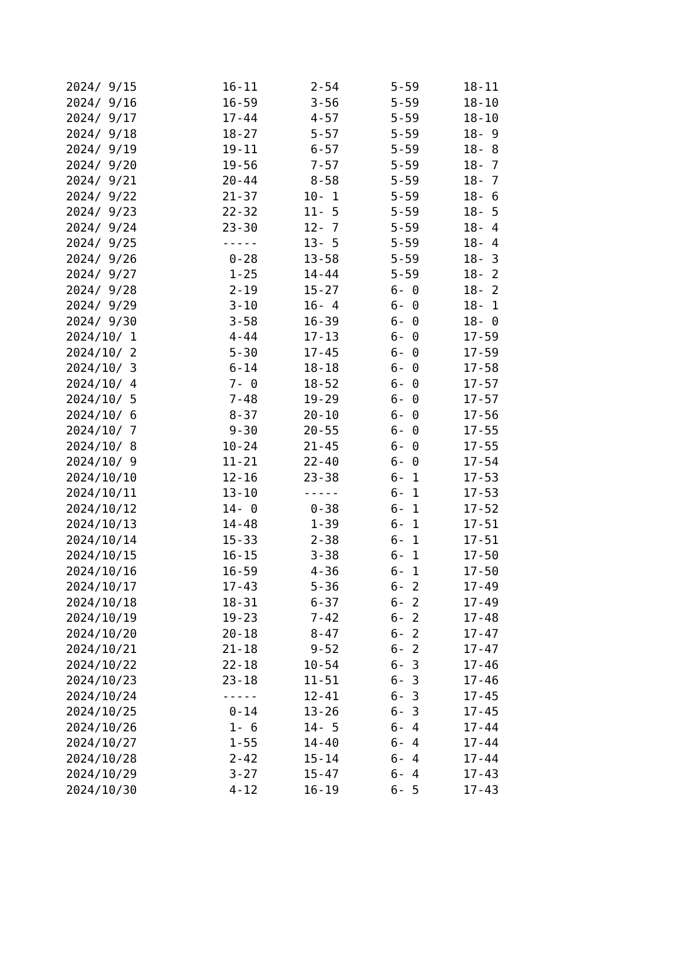| 2024/ 9/15 | 16-11 | 2-54 | 5-59 | 18-11 |
| 2024/ 9/16 | 16-59 | 3-56 | 5-59 | 18-10 |
| 2024/ 9/17 | 17-44 | 4-57 | 5-59 | 18-10 |
| 2024/ 9/18 | 18-27 | 5-57 | 5-59 | 18- 9 |
| 2024/ 9/19 | 19-11 | 6-57 | 5-59 | 18- 8 |
| 2024/ 9/20 | 19-56 | 7-57 | 5-59 | 18- 7 |
| 2024/ 9/21 | 20-44 | 8-58 | 5-59 | 18- 7 |
| 2024/ 9/22 | 21-37 | 10- 1 | 5-59 | 18- 6 |
| 2024/ 9/23 | 22-32 | 11- 5 | 5-59 | 18- 5 |
| 2024/ 9/24 | 23-30 | 12- 7 | 5-59 | 18- 4 |
| 2024/ 9/25 | ----- | 13- 5 | 5-59 | 18- 4 |
| 2024/ 9/26 | 0-28 | 13-58 | 5-59 | 18- 3 |
| 2024/ 9/27 | 1-25 | 14-44 | 5-59 | 18- 2 |
| 2024/ 9/28 | 2-19 | 15-27 | 6- 0 | 18- 2 |
| 2024/ 9/29 | 3-10 | 16- 4 | 6- 0 | 18- 1 |
| 2024/ 9/30 | 3-58 | 16-39 | 6- 0 | 18- 0 |
| 2024/10/ 1 | 4-44 | 17-13 | 6- 0 | 17-59 |
| 2024/10/ 2 | 5-30 | 17-45 | 6- 0 | 17-59 |
| 2024/10/ 3 | 6-14 | 18-18 | 6- 0 | 17-58 |
| 2024/10/ 4 | 7- 0 | 18-52 | 6- 0 | 17-57 |
| 2024/10/ 5 | 7-48 | 19-29 | 6- 0 | 17-57 |
| 2024/10/ 6 | 8-37 | 20-10 | 6- 0 | 17-56 |
| 2024/10/ 7 | 9-30 | 20-55 | 6- 0 | 17-55 |
| 2024/10/ 8 | 10-24 | 21-45 | 6- 0 | 17-55 |
| 2024/10/ 9 | 11-21 | 22-40 | 6- 0 | 17-54 |
| 2024/10/10 | 12-16 | 23-38 | 6- 1 | 17-53 |
| 2024/10/11 | 13-10 | ----- | 6- 1 | 17-53 |
| 2024/10/12 | 14- 0 | 0-38 | 6- 1 | 17-52 |
| 2024/10/13 | 14-48 | 1-39 | 6- 1 | 17-51 |
| 2024/10/14 | 15-33 | 2-38 | 6- 1 | 17-51 |
| 2024/10/15 | 16-15 | 3-38 | 6- 1 | 17-50 |
| 2024/10/16 | 16-59 | 4-36 | 6- 1 | 17-50 |
| 2024/10/17 | 17-43 | 5-36 | 6- 2 | 17-49 |
| 2024/10/18 | 18-31 | 6-37 | 6- 2 | 17-49 |
| 2024/10/19 | 19-23 | 7-42 | 6- 2 | 17-48 |
| 2024/10/20 | 20-18 | 8-47 | 6- 2 | 17-47 |
| 2024/10/21 | 21-18 | 9-52 | 6- 2 | 17-47 |
| 2024/10/22 | 22-18 | 10-54 | 6- 3 | 17-46 |
| 2024/10/23 | 23-18 | 11-51 | 6- 3 | 17-46 |
| 2024/10/24 | ----- | 12-41 | 6- 3 | 17-45 |
| 2024/10/25 | 0-14 | 13-26 | 6- 3 | 17-45 |
| 2024/10/26 | 1- 6 | 14- 5 | 6- 4 | 17-44 |
| 2024/10/27 | 1-55 | 14-40 | 6- 4 | 17-44 |
| 2024/10/28 | 2-42 | 15-14 | 6- 4 | 17-44 |
| 2024/10/29 | 3-27 | 15-47 | 6- 4 | 17-43 |
| 2024/10/30 | 4-12 | 16-19 | 6- 5 | 17-43 |